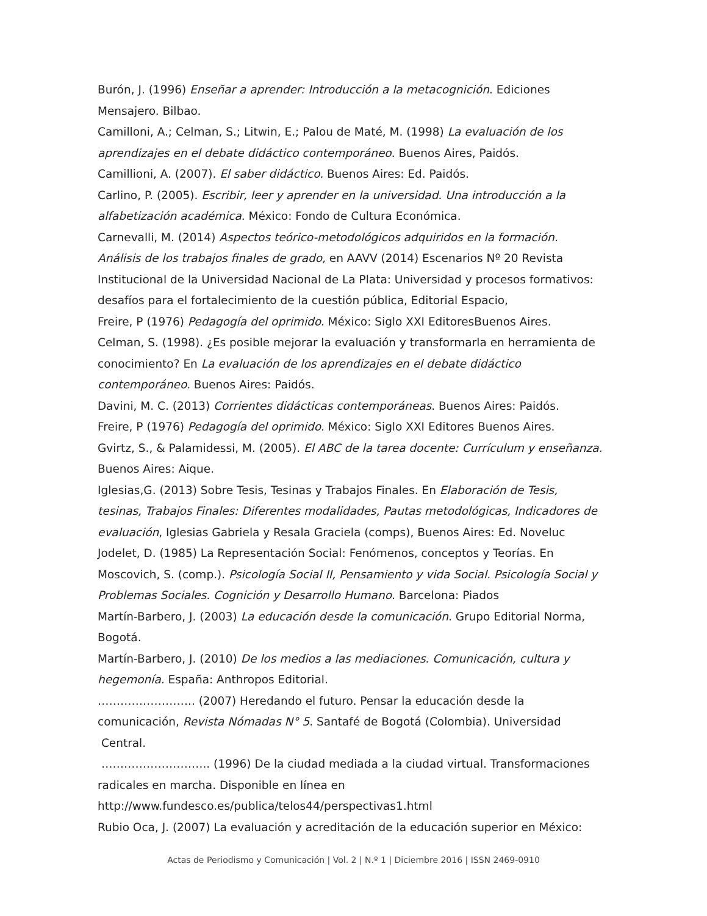Burón, J. (1996) Enseñar a aprender: Introducción a la metacognición. Ediciones Mensajero. Bilbao.
Camilloni, A.; Celman, S.; Litwin, E.; Palou de Maté, M. (1998) La evaluación de los aprendizajes en el debate didáctico contemporáneo. Buenos Aires, Paidós.
Camillioni, A. (2007). El saber didáctico. Buenos Aires: Ed. Paidós.
Carlino, P. (2005). Escribir, leer y aprender en la universidad. Una introducción a la alfabetización académica. México: Fondo de Cultura Económica.
Carnevalli, M. (2014) Aspectos teórico-metodológicos adquiridos en la formación. Análisis de los trabajos finales de grado, en AAVV (2014) Escenarios Nº 20 Revista Institucional de la Universidad Nacional de La Plata: Universidad y procesos formativos: desafíos para el fortalecimiento de la cuestión pública, Editorial Espacio,
Freire, P (1976) Pedagogía del oprimido. México: Siglo XXI EditoresBuenos Aires.
Celman, S. (1998). ¿Es posible mejorar la evaluación y transformarla en herramienta de conocimiento? En La evaluación de los aprendizajes en el debate didáctico contemporáneo. Buenos Aires: Paidós.
Davini, M. C. (2013) Corrientes didácticas contemporáneas. Buenos Aires: Paidós.
Freire, P (1976) Pedagogía del oprimido. México: Siglo XXI Editores Buenos Aires.
Gvirtz, S., & Palamidessi, M. (2005). El ABC de la tarea docente: Currículum y enseñanza. Buenos Aires: Aique.
Iglesias,G. (2013) Sobre Tesis, Tesinas y Trabajos Finales. En Elaboración de Tesis, tesinas, Trabajos Finales: Diferentes modalidades, Pautas metodológicas, Indicadores de evaluación, Iglesias Gabriela y Resala Graciela (comps), Buenos Aires: Ed. Noveluc
Jodelet, D. (1985) La Representación Social: Fenómenos, conceptos y Teorías. En Moscovich, S. (comp.). Psicología Social II, Pensamiento y vida Social. Psicología Social y Problemas Sociales. Cognición y Desarrollo Humano. Barcelona: Piados
Martín-Barbero, J. (2003) La educación desde la comunicación. Grupo Editorial Norma, Bogotá.
Martín-Barbero, J. (2010) De los medios a las mediaciones. Comunicación, cultura y hegemonía. España: Anthropos Editorial.
…………………….. (2007) Heredando el futuro. Pensar la educación desde la comunicación, Revista Nómadas N° 5. Santafé de Bogotá (Colombia). Universidad
Central.
……………………….. (1996) De la ciudad mediada a la ciudad virtual. Transformaciones radicales en marcha. Disponible en línea en
http://www.fundesco.es/publica/telos44/perspectivas1.html
Rubio Oca, J. (2007) La evaluación y acreditación de la educación superior en México:
Actas de Periodismo y Comunicación | Vol. 2 | N.º 1 | Diciembre 2016 | ISSN 2469-0910